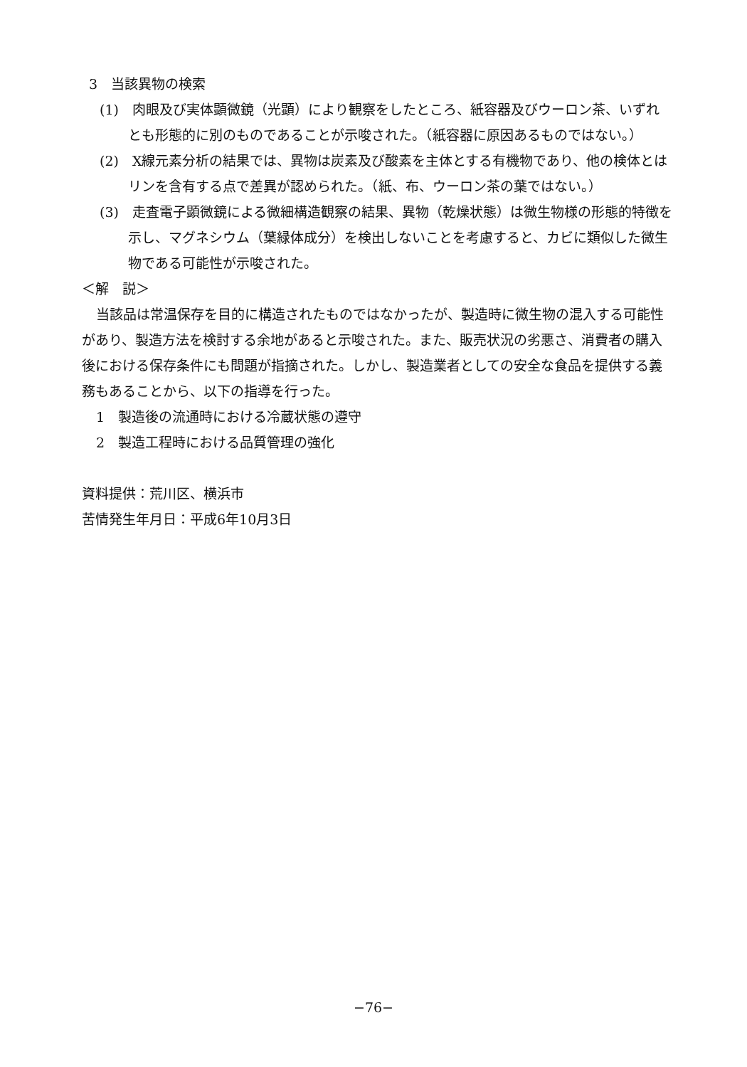3　当該異物の検索
(1)　肉眼及び実体顕微鏡（光顕）により観察をしたところ、紙容器及びウーロン茶、いずれとも形態的に別のものであることが示唆された。（紙容器に原因あるものではない。）
(2)　X線元素分析の結果では、異物は炭素及び酸素を主体とする有機物であり、他の検体とはリンを含有する点で差異が認められた。（紙、布、ウーロン茶の葉ではない。）
(3)　走査電子顕微鏡による微細構造観察の結果、異物（乾燥状態）は微生物様の形態的特徴を示し、マグネシウム（葉緑体成分）を検出しないことを考慮すると、カビに類似した微生物である可能性が示唆された。
＜解　説＞
当該品は常温保存を目的に構造されたものではなかったが、製造時に微生物の混入する可能性があり、製造方法を検討する余地があると示唆された。また、販売状況の劣悪さ、消費者の購入後における保存条件にも問題が指摘された。しかし、製造業者としての安全な食品を提供する義務もあることから、以下の指導を行った。
1　製造後の流通時における冷蔵状態の遵守
2　製造工程時における品質管理の強化
資料提供：荒川区、横浜市
苦情発生年月日：平成6年10月3日
−76−